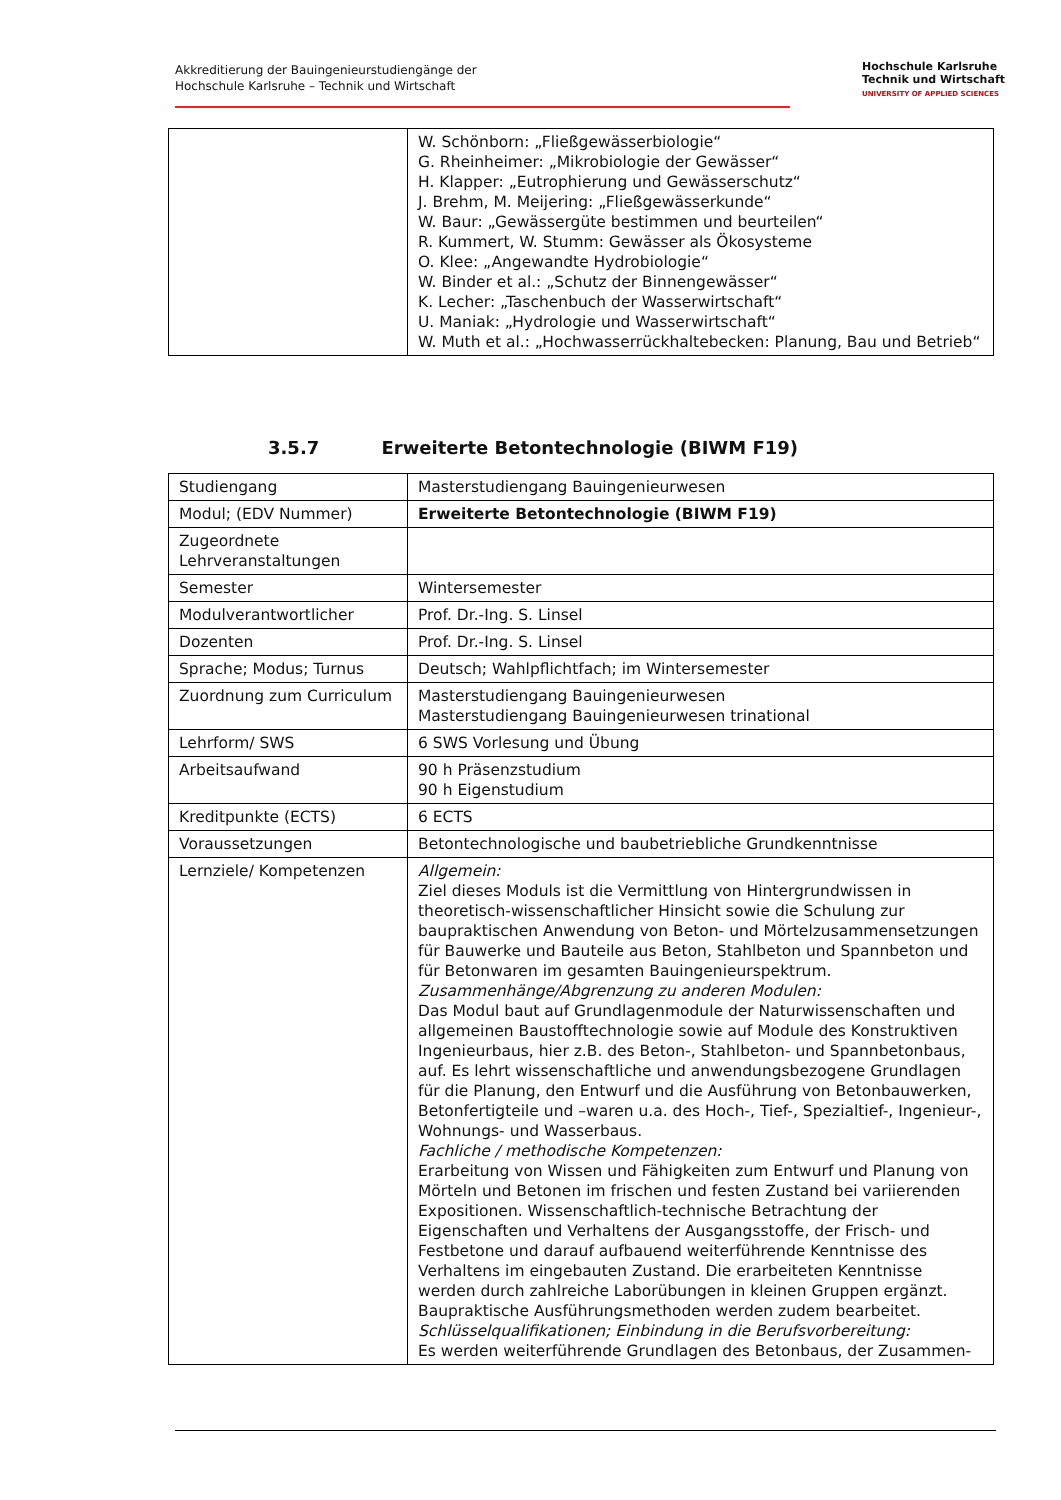Akkreditierung der Bauingenieurstudiengänge der
Hochschule Karlsruhe – Technik und Wirtschaft
Hochschule Karlsruhe
Technik und Wirtschaft
UNIVERSITY OF APPLIED SCIENCES
| | W. Schönborn: „Fließgewässerbiologie“ G. Rheinheimer: „Mikrobiologie der Gewässer“ H. Klapper: „Eutrophierung und Gewässerschutz“ J. Brehm, M. Meijering: „Fließgewässerkunde“ W. Baur: „Gewässergüte bestimmen und beurteilen“ R. Kummert, W. Stumm: Gewässer als Ökosysteme O. Klee: „Angewandte Hydrobiologie“ W. Binder et al.: „Schutz der Binnengewässer“ K. Lecher: „Taschenbuch der Wasserwirtschaft“ U. Maniak: „Hydrologie und Wasserwirtschaft“ W. Muth et al.: „Hochwasserrückhaltebecken: Planung, Bau und Betrieb“ |
3.5.7 Erweiterte Betontechnologie (BIWM F19)
| Studiengang | Masterstudiengang Bauingenieurwesen |
| Modul; (EDV Nummer) | Erweiterte Betontechnologie (BIWM F19) |
| Zugeordnete Lehrveranstaltungen | |
| Semester | Wintersemester |
| Modulverantwortlicher | Prof. Dr.-Ing. S. Linsel |
| Dozenten | Prof. Dr.-Ing. S. Linsel |
| Sprache; Modus; Turnus | Deutsch; Wahlpflichtfach; im Wintersemester |
| Zuordnung zum Curriculum | Masterstudiengang Bauingenieurwesen Masterstudiengang Bauingenieurwesen trinational |
| Lehrform/ SWS | 6 SWS Vorlesung und Übung |
| Arbeitsaufwand | 90 h Präsenzstudium 90 h Eigenstudium |
| Kreditpunkte (ECTS) | 6 ECTS |
| Voraussetzungen | Betontechnologische und baubetriebliche Grundkenntnisse |
| Lernziele/ Kompetenzen | Allgemein: Ziel dieses Moduls ist die Vermittlung von Hintergrundwissen in theoretisch-wissenschaftlicher Hinsicht sowie die Schulung zur baupraktischen Anwendung von Beton- und Mörtelzusammensetzungen für Bauwerke und Bauteile aus Beton, Stahlbeton und Spannbeton und für Betonwaren im gesamten Bauingenieurspektrum. Zusammenhänge/Abgrenzung zu anderen Modulen: Das Modul baut auf Grundlagenmodule der Naturwissenschaften und allgemeinen Baustofftechnologie sowie auf Module des Konstruktiven Ingenieurbaus, hier z.B. des Beton-, Stahlbeton- und Spannbetonbaus, auf. Es lehrt wissenschaftliche und anwendungsbezogene Grundlagen für die Planung, den Entwurf und die Ausführung von Betonbauwerken, Betonfertigteile und –waren u.a. des Hoch-, Tief-, Spezialtief-, Ingenieur-, Wohnungs- und Wasserbaus. Fachliche / methodische Kompetenzen: Erarbeitung von Wissen und Fähigkeiten zum Entwurf und Planung von Mörteln und Betonen im frischen und festen Zustand bei variierenden Expositionen. Wissenschaftlich-technische Betrachtung der Eigenschaften und Verhaltens der Ausgangsstoffe, der Frisch- und Festbetone und darauf aufbauend weiterführende Kenntnisse des Verhaltens im eingebauten Zustand. Die erarbeiteten Kenntnisse werden durch zahlreiche Laborübungen in kleinen Gruppen ergänzt. Baupraktische Ausführungsmethoden werden zudem bearbeitet. Schlüsselqualifikationen; Einbindung in die Berufsvorbereitung: Es werden weiterführende Grundlagen des Betonbaus, der Zusammen- |